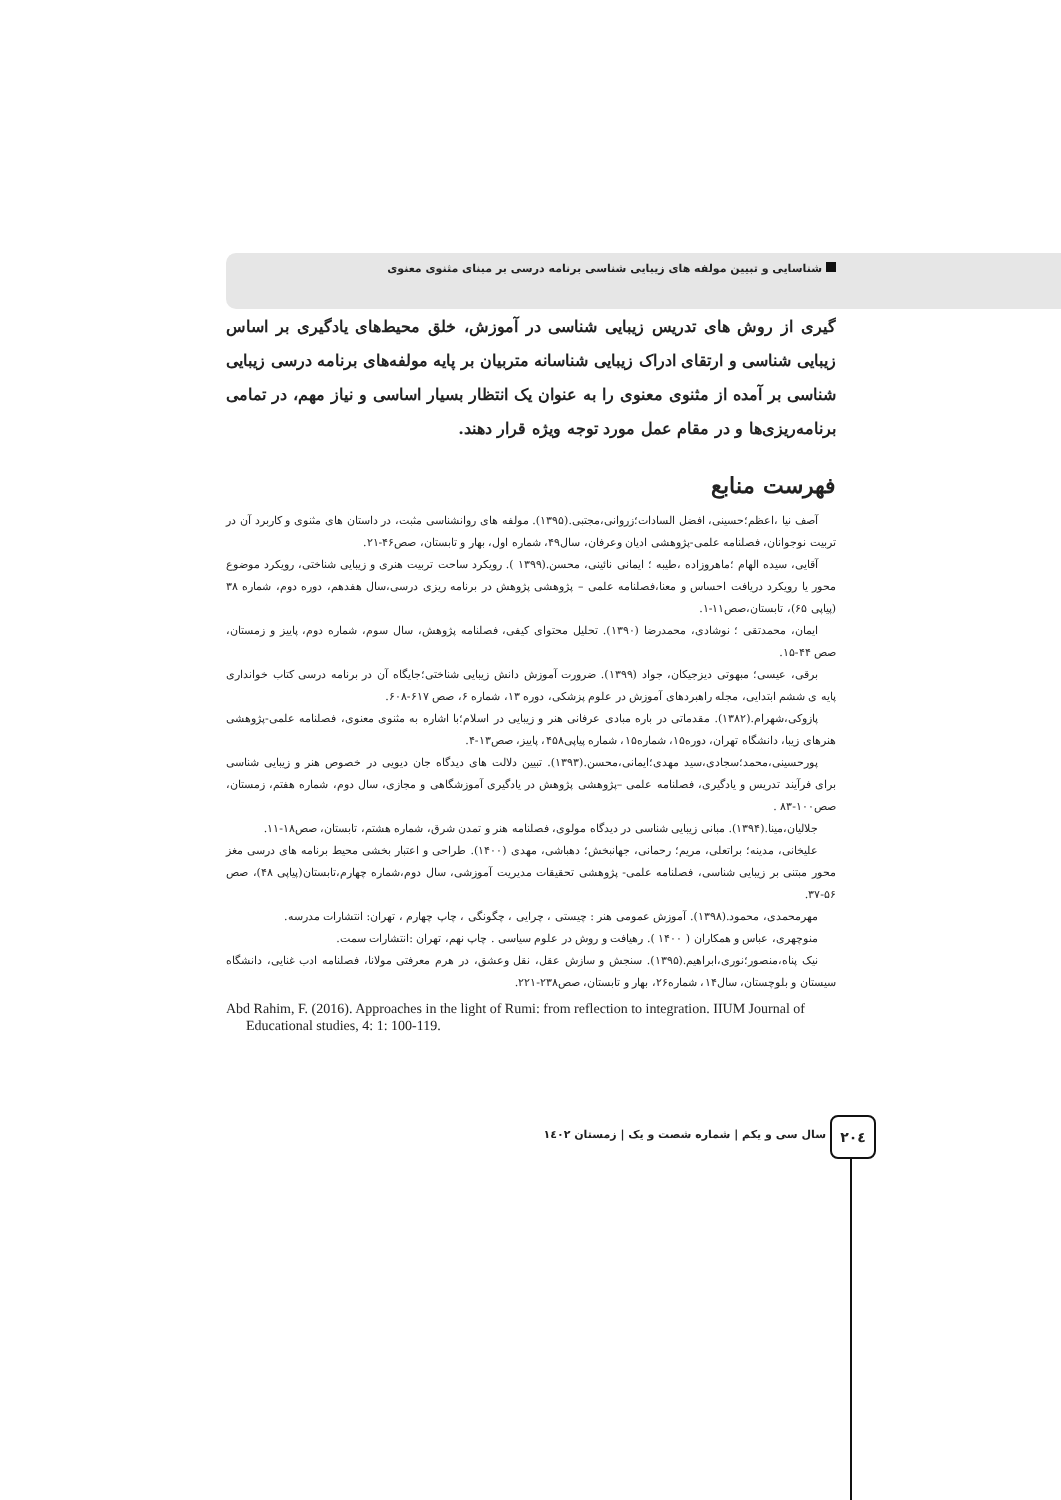شناسایی و تبیین مولفه های زیبایی شناسی برنامه درسی بر مبنای مثنوی معنوی
گیری از روش های تدریس زیبایی شناسی در آموزش، خلق محیط‌های یادگیری بر اساس زیبایی شناسی و ارتقای ادراک زیبایی شناسانه متربیان بر پایه مولفه‌های برنامه درسی زیبایی شناسی بر آمده از مثنوی معنوی را به عنوان یک انتظار بسیار اساسی و نیاز مهم، در تمامی برنامه‌ریزی‌ها و در مقام عمل مورد توجه ویژه قرار دهند.
فهرست منابع
آصف نیا ،اعظم؛حسینی، افضل السادات؛زروانی،مجتبی.(۱۳۹۵). مولفه های روانشناسی مثبت، در داستان های مثنوی و کاربرد آن در تربیت نوجوانان، فصلنامه علمی-پژوهشی ادیان وعرفان، سال۴۹، شماره اول، بهار و تابستان، صص۴۶-۲۱.
آقایی، سیده الهام ؛ماهروزاده ،طیبه ؛ ایمانی نائینی، محسن.(۱۳۹۹ ). رویکرد ساحت تربیت هنری و زیبایی شناختی، رویکرد موضوع محور یا رویکرد دریافت احساس و معنا،فصلنامه علمی – پژوهشی پژوهش در برنامه ریزی درسی،سال هفدهم، دوره دوم، شماره ۳۸ (پیاپی ۶۵)، تابستان،صص۱۱-۱.
ایمان، محمدتقی ؛ نوشادی، محمدرضا (۱۳۹۰). تحلیل محتوای کیفی، فصلنامه پژوهش، سال سوم، شماره دوم، پاییز و زمستان، صص ۴۴-۱۵.
برقی، عیسی؛ مبهوتی دیزجیکان، جواد (۱۳۹۹). ضرورت آموزش دانش زیبایی شناختی؛جایگاه آن در برنامه درسی کتاب خوانداری پایه ی ششم ابتدایی، مجله راهبردهای آموزش در علوم پزشکی، دوره ۱۳، شماره ۶، صص ۶۱۷-۶۰۸.
پازوکی،شهرام.(۱۳۸۲). مقدماتی در باره مبادی عرفانی هنر و زیبایی در اسلام؛با اشاره به مثنوی معنوی، فصلنامه علمی-پژوهشی هنرهای زیبا، دانشگاه تهران، دوره۱۵، شماره۱۵، شماره پیاپی۴۵۸، پاییز، صص۱۳-۴.
پورحسینی،محمد؛سجادی،سید مهدی؛ایمانی،محسن.(۱۳۹۳). تبیین دلالت های دیدگاه جان دیویی در خصوص هنر و زیبایی شناسی برای فرآیند تدریس و یادگیری، فصلنامه علمی –پژوهشی پژوهش در یادگیری آموزشگاهی و مجازی، سال دوم، شماره هفتم، زمستان، صص۱۰۰-۸۳ .
جلالیان،مینا.(۱۳۹۴). مبانی زیبایی شناسی در دیدگاه مولوی، فصلنامه هنر و تمدن شرق، شماره هشتم، تابستان، صص۱۸-۱۱.
علیخانی، مدینه؛ براتعلی، مریم؛ رحمانی، جهانبخش؛ دهباشی، مهدی (۱۴۰۰). طراحی و اعتبار بخشی محیط برنامه های درسی مغز محور مبتنی بر زیبایی شناسی، فصلنامه علمی- پژوهشی تحقیقات مدیریت آموزشی، سال دوم،شماره چهارم،تابستان(پیاپی ۴۸)، صص ۵۶-۳۷.
مهرمحمدی، محمود.(۱۳۹۸). آموزش عمومی هنر : چیستی ، چرایی ، چگونگی ، چاپ چهارم ، تهران: انتشارات مدرسه.
منوچهری، عباس و همکاران ( ۱۴۰۰ ). رهیافت و روش در علوم سیاسی . چاپ نهم، تهران :انتشارات سمت.
نیک پناه،منصور؛نوری،ابراهیم.(۱۳۹۵). سنجش و سازش عقل، نقل وعشق، در هرم معرفتی مولانا، فصلنامه ادب غنایی، دانشگاه سیستان و بلوچستان، سال۱۴، شماره۲۶، بهار و تابستان، صص۲۳۸-۲۲۱.
Abd Rahim, F. (2016). Approaches in the light of Rumi: from reflection to integration. IIUM Journal of Educational studies, 4: 1: 100-119.
۲۰٤
سال سی و یکم | شماره شصت و یک | زمستان ۱٤۰۲